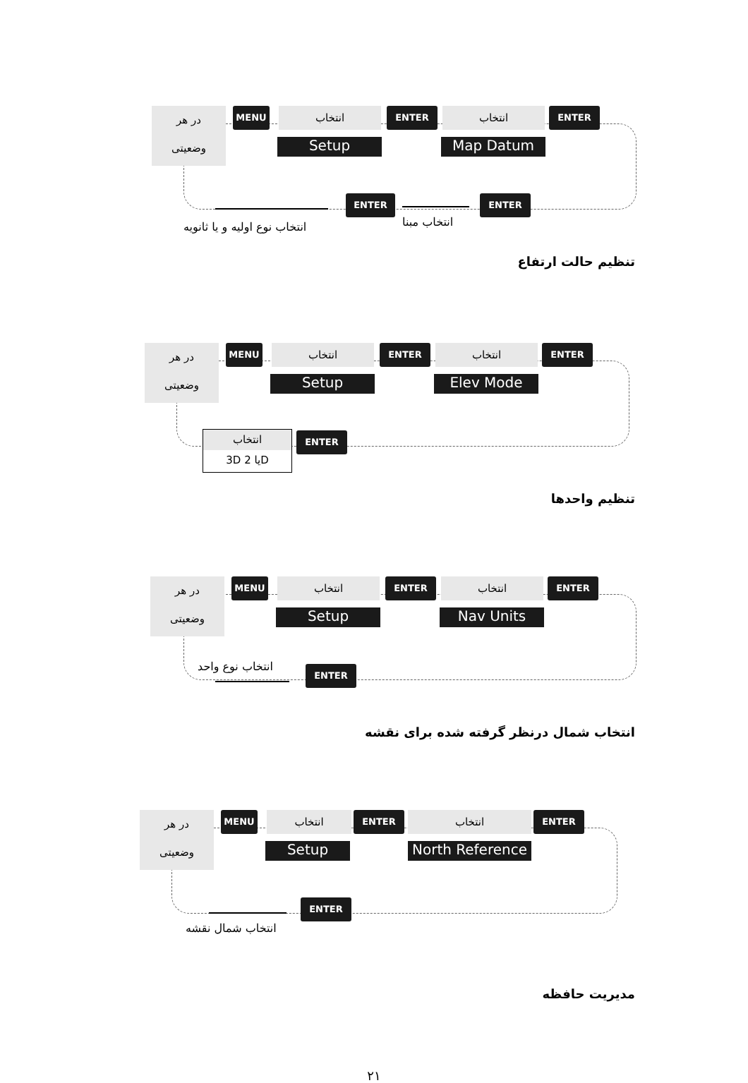در هر
وضعیتی
MENU انتخاب
Setup
ENTER انتخاب
Map Datum
ENTER
ENTER ENTER
انتخاب نوع اولیه و یا ثانویه انتخاب مبنا
تنظیم حالت ارتفاع
در هر
وضعیتی
MENU انتخاب
Setup
ENTER انتخاب
Elev Mode
ENTER
انتخاب
3D یا 2D
ENTER
تنظیم واحدها
در هر
وضعیتی
MENU انتخاب
Setup
ENTER انتخاب
Nav Units
ENTER
انتخاب نوع واحد ENTER
انتخاب شمال درنظر گرفته شده برای نقشه
در هر
وضعیتی
MENU انتخاب
Setup
ENTER انتخاب
North Reference
ENTER
ENTER
انتخاب شمال نقشه
مدیریت حافظه
۲۱